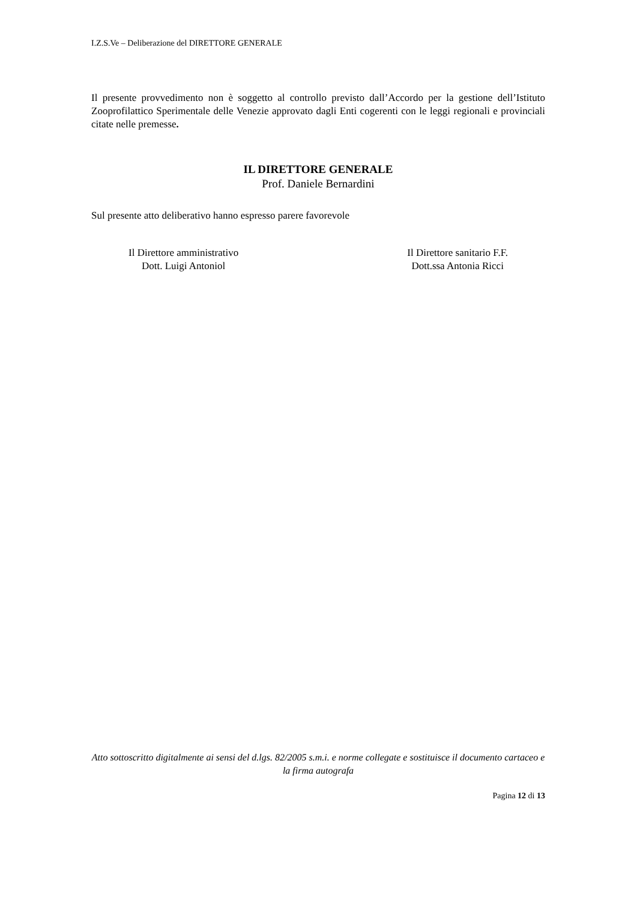I.Z.S.Ve – Deliberazione del DIRETTORE GENERALE
Il presente provvedimento non è soggetto al controllo previsto dall’Accordo per la gestione dell’Istituto Zooprofilattico Sperimentale delle Venezie approvato dagli Enti cogerenti con le leggi regionali e provinciali citate nelle premesse.
IL DIRETTORE GENERALE
Prof. Daniele Bernardini
Sul presente atto deliberativo hanno espresso parere favorevole
Il Direttore amministrativo
Dott. Luigi Antoniol
Il Direttore sanitario F.F.
Dott.ssa Antonia Ricci
Atto sottoscritto digitalmente ai sensi del d.lgs. 82/2005 s.m.i. e norme collegate e sostituisce il documento cartaceo e la firma autografa
Pagina 12 di 13